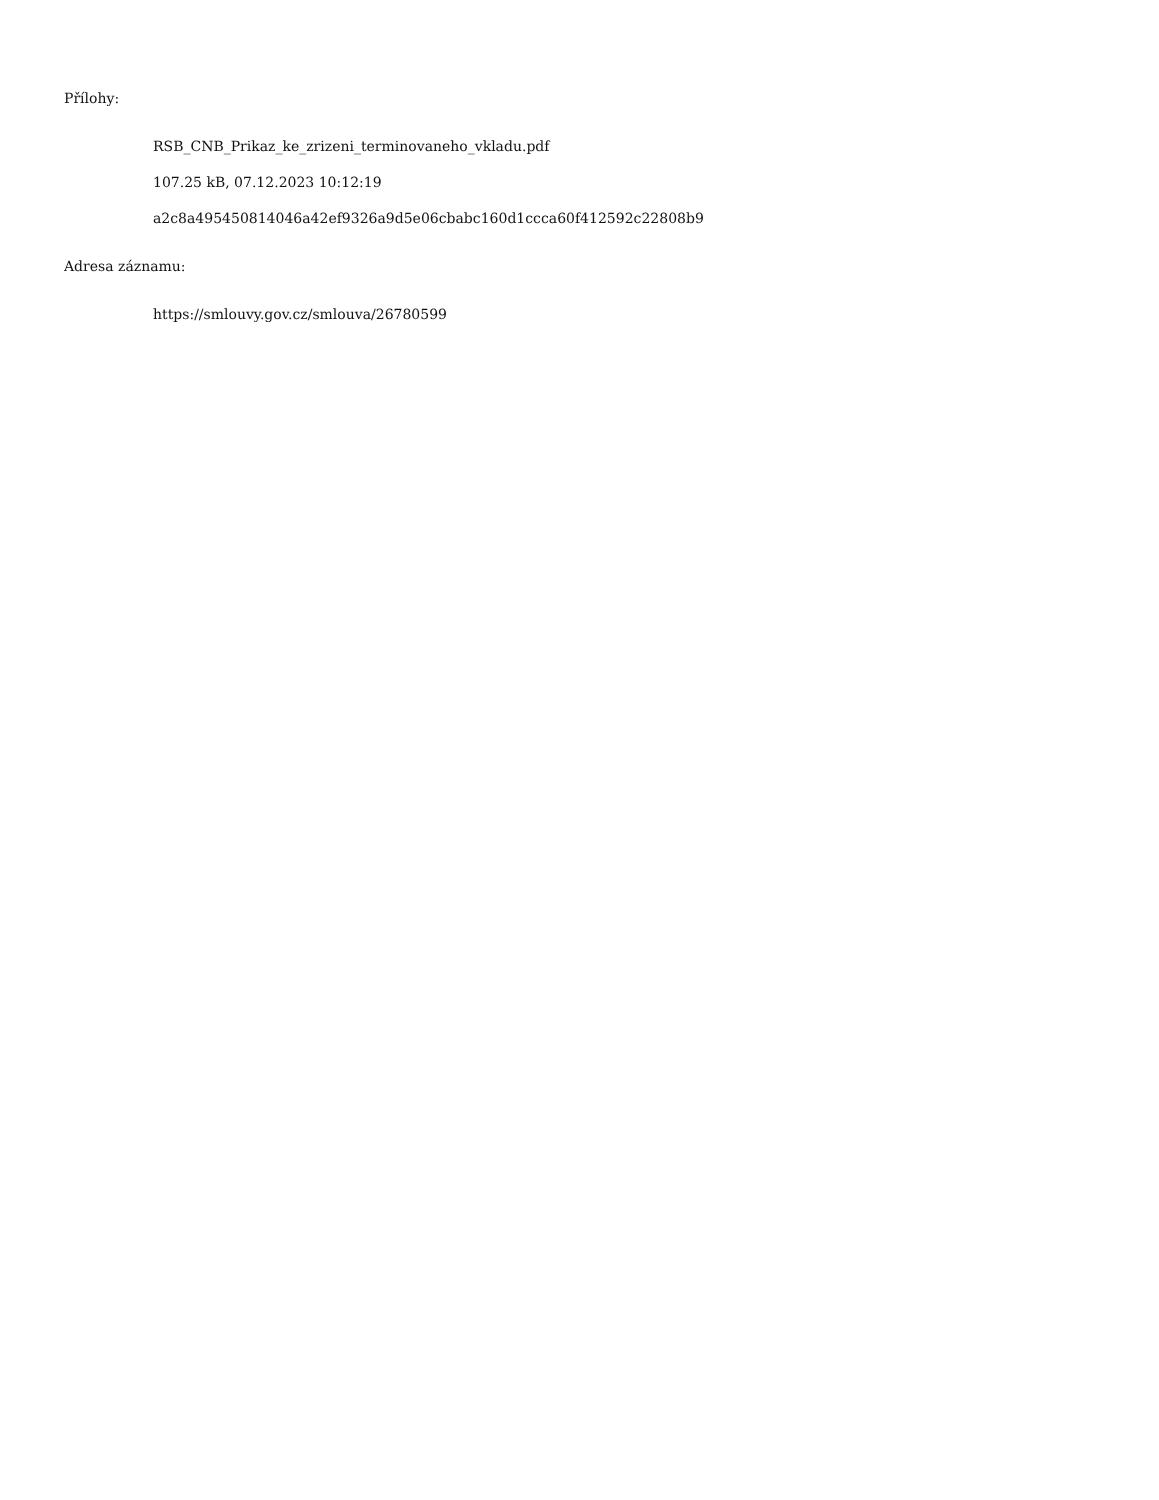Přílohy:
RSB_CNB_Prikaz_ke_zrizeni_terminovaneho_vkladu.pdf
107.25 kB, 07.12.2023 10:12:19
a2c8a495450814046a42ef9326a9d5e06cbabc160d1ccca60f412592c22808b9
Adresa záznamu:
https://smlouvy.gov.cz/smlouva/26780599